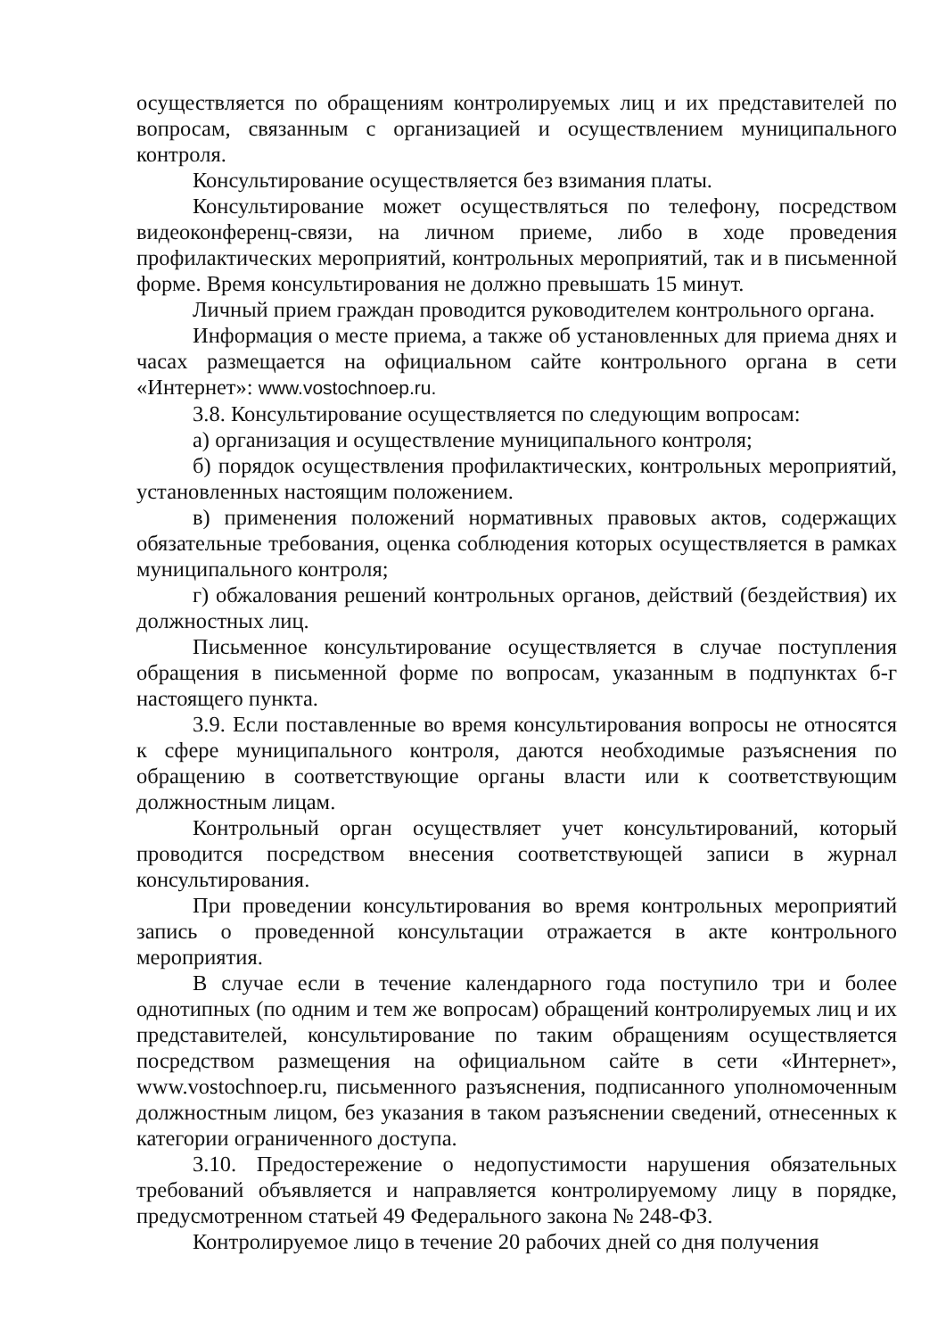осуществляется по обращениям контролируемых лиц и их представителей по вопросам, связанным с организацией и осуществлением муниципального контроля.
Консультирование осуществляется без взимания платы.
Консультирование может осуществляться по телефону, посредством видеоконференц-связи, на личном приеме, либо в ходе проведения профилактических мероприятий, контрольных мероприятий, так и в письменной форме. Время консультирования не должно превышать 15 минут.
Личный прием граждан проводится руководителем контрольного органа.
Информация о месте приема, а также об установленных для приема днях и часах размещается на официальном сайте контрольного органа в сети «Интернет»: www.vostochnoep.ru.
3.8. Консультирование осуществляется по следующим вопросам:
а) организация и осуществление муниципального контроля;
б) порядок осуществления профилактических, контрольных мероприятий, установленных настоящим положением.
в) применения положений нормативных правовых актов, содержащих обязательные требования, оценка соблюдения которых осуществляется в рамках муниципального контроля;
г) обжалования решений контрольных органов, действий (бездействия) их должностных лиц.
Письменное консультирование осуществляется в случае поступления обращения в письменной форме по вопросам, указанным в подпунктах б-г настоящего пункта.
3.9. Если поставленные во время консультирования вопросы не относятся к сфере муниципального контроля, даются необходимые разъяснения по обращению в соответствующие органы власти или к соответствующим должностным лицам.
Контрольный орган осуществляет учет консультирований, который проводится посредством внесения соответствующей записи в журнал консультирования.
При проведении консультирования во время контрольных мероприятий запись о проведенной консультации отражается в акте контрольного мероприятия.
В случае если в течение календарного года поступило три и более однотипных (по одним и тем же вопросам) обращений контролируемых лиц и их представителей, консультирование по таким обращениям осуществляется посредством размещения на официальном сайте в сети «Интернет», www.vostochnoep.ru, письменного разъяснения, подписанного уполномоченным должностным лицом, без указания в таком разъяснении сведений, отнесенных к категории ограниченного доступа.
3.10. Предостережение о недопустимости нарушения обязательных требований объявляется и направляется контролируемому лицу в порядке, предусмотренном статьей 49 Федерального закона № 248-ФЗ.
Контролируемое лицо в течение 20 рабочих дней со дня получения